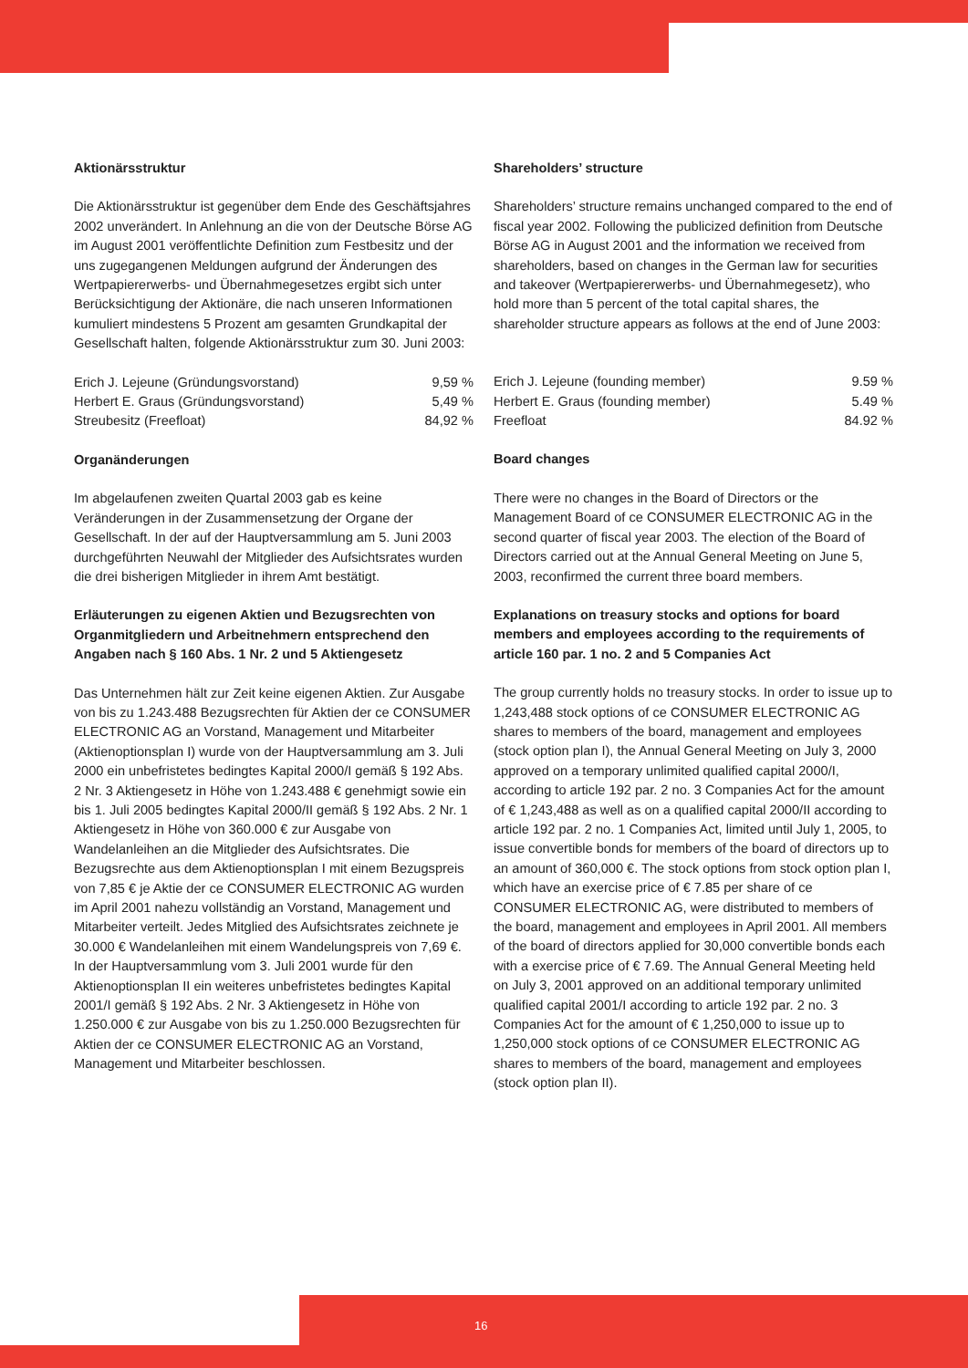Aktionärsstruktur
Die Aktionärsstruktur ist gegenüber dem Ende des Geschäftsjahres 2002 unverändert. In Anlehnung an die von der Deutsche Börse AG im August 2001 veröffentlichte Definition zum Festbesitz und der uns zugegangenen Meldungen aufgrund der Änderungen des Wertpapiererwerbs- und Übernahmegesetzes ergibt sich unter Berücksichtigung der Aktionäre, die nach unseren Informationen kumuliert mindestens 5 Prozent am gesamten Grundkapital der Gesellschaft halten, folgende Aktionärsstruktur zum 30. Juni 2003:
| Erich J. Lejeune (Gründungsvorstand) | 9,59 % |
| Herbert E. Graus (Gründungsvorstand) | 5,49 % |
| Streubesitz (Freefloat) | 84,92 % |
Organänderungen
Im abgelaufenen zweiten Quartal 2003 gab es keine Veränderungen in der Zusammensetzung der Organe der Gesellschaft. In der auf der Hauptversammlung am 5. Juni 2003 durchgeführten Neuwahl der Mitglieder des Aufsichtsrates wurden die drei bisherigen Mitglieder in ihrem Amt bestätigt.
Erläuterungen zu eigenen Aktien und Bezugsrechten von Organmitgliedern und Arbeitnehmern entsprechend den Angaben nach § 160 Abs. 1 Nr. 2 und 5 Aktiengesetz
Das Unternehmen hält zur Zeit keine eigenen Aktien. Zur Ausgabe von bis zu 1.243.488 Bezugsrechten für Aktien der ce CONSUMER ELECTRONIC AG an Vorstand, Management und Mitarbeiter (Aktienoptionsplan I) wurde von der Hauptversammlung am 3. Juli 2000 ein unbefristetes bedingtes Kapital 2000/I gemäß § 192 Abs. 2 Nr. 3 Aktiengesetz in Höhe von 1.243.488 € genehmigt sowie ein bis 1. Juli 2005 bedingtes Kapital 2000/II gemäß § 192 Abs. 2 Nr. 1 Aktiengesetz in Höhe von 360.000 € zur Ausgabe von Wandelanleihen an die Mitglieder des Aufsichtsrates. Die Bezugsrechte aus dem Aktienoptionsplan I mit einem Bezugspreis von 7,85 € je Aktie der ce CONSUMER ELECTRONIC AG wurden im April 2001 nahezu vollständig an Vorstand, Management und Mitarbeiter verteilt. Jedes Mitglied des Aufsichtsrates zeichnete je 30.000 € Wandelanleihen mit einem Wandelungspreis von 7,69 €. In der Hauptversammlung vom 3. Juli 2001 wurde für den Aktienoptionsplan II ein weiteres unbefristetes bedingtes Kapital 2001/I gemäß § 192 Abs. 2 Nr. 3 Aktiengesetz in Höhe von 1.250.000 € zur Ausgabe von bis zu 1.250.000 Bezugsrechten für Aktien der ce CONSUMER ELECTRONIC AG an Vorstand, Management und Mitarbeiter beschlossen.
Shareholders’ structure
Shareholders’ structure remains unchanged compared to the end of fiscal year 2002. Following the publicized definition from Deutsche Börse AG in August 2001 and the information we received from shareholders, based on changes in the German law for securities and takeover (Wertpapiererwerbs- und Übernahmegesetz), who hold more than 5 percent of the total capital shares, the shareholder structure appears as follows at the end of June 2003:
| Erich J. Lejeune (founding member) | 9.59 % |
| Herbert E. Graus (founding member) | 5.49 % |
| Freefloat | 84.92 % |
Board changes
There were no changes in the Board of Directors or the Management Board of ce CONSUMER ELECTRONIC AG in the second quarter of fiscal year 2003. The election of the Board of Directors carried out at the Annual General Meeting on June 5, 2003, reconfirmed the current three board members.
Explanations on treasury stocks and options for board members and employees according to the requirements of article 160 par. 1 no. 2 and 5 Companies Act
The group currently holds no treasury stocks. In order to issue up to 1,243,488 stock options of ce CONSUMER ELECTRONIC AG shares to members of the board, management and employees (stock option plan I), the Annual General Meeting on July 3, 2000 approved on a temporary unlimited qualified capital 2000/I, according to article 192 par. 2 no. 3 Companies Act for the amount of € 1,243,488 as well as on a qualified capital 2000/II according to article 192 par. 2 no. 1 Companies Act, limited until July 1, 2005, to issue convertible bonds for members of the board of directors up to an amount of 360,000 €. The stock options from stock option plan I, which have an exercise price of € 7.85 per share of ce CONSUMER ELECTRONIC AG, were distributed to members of the board, management and employees in April 2001. All members of the board of directors applied for 30,000 convertible bonds each with a exercise price of € 7.69. The Annual General Meeting held on July 3, 2001 approved on an additional temporary unlimited qualified capital 2001/I according to article 192 par. 2 no. 3 Companies Act for the amount of € 1,250,000 to issue up to 1,250,000 stock options of ce CONSUMER ELECTRONIC AG shares to members of the board, management and employees (stock option plan II).
16